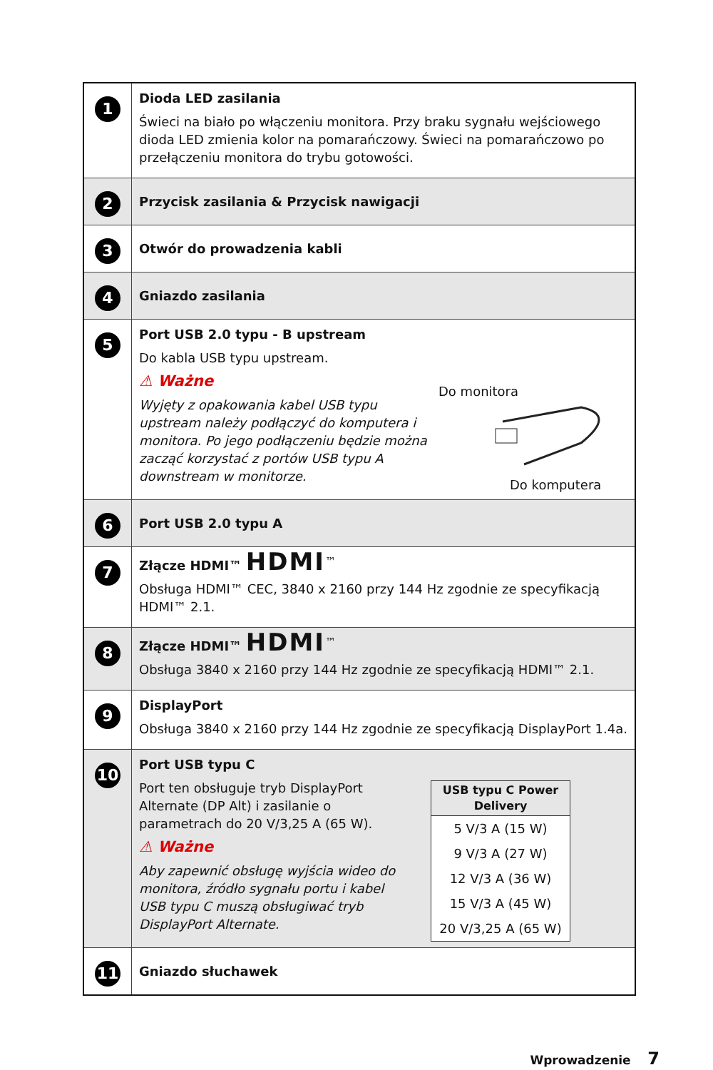| 1 | Dioda LED zasilania Świeci na biało po włączeniu monitora. Przy braku sygnału wejściowego dioda LED zmienia kolor na pomarańczowy. Świeci na pomarańczowo po przełączeniu monitora do trybu gotowości. |
| 2 | Przycisk zasilania & Przycisk nawigacji |
| 3 | Otwór do prowadzenia kabli |
| 4 | Gniazdo zasilania |
| 5 | Port USB 2.0 typu - B upstream Do kabla USB typu upstream. ⚠ Ważne Wyjęty z opakowania kabel USB typu upstream należy podłączyć do komputera i monitora. Po jego podłączeniu będzie można zacząć korzystać z portów USB typu A downstream w monitorze. Do monitora Do komputera |
| 6 | Port USB 2.0 typu A |
| 7 | Złącze HDMI™ HDMI<sup>™</sup> Obsługa HDMI™ CEC, 3840 x 2160 przy 144 Hz zgodnie ze specyfikacją HDMI™ 2.1. |
| 8 | Złącze HDMI™ HDMI<sup>™</sup> Obsługa 3840 x 2160 przy 144 Hz zgodnie ze specyfikacją HDMI™ 2.1. |
| 9 | DisplayPort Obsługa 3840 x 2160 przy 144 Hz zgodnie ze specyfikacją DisplayPort 1.4a. |
| 10 | Port USB typu C Port ten obsługuje tryb DisplayPort Alternate (DP Alt) i zasilanie o parametrach do 20 V/3,25 A (65 W). ⚠ Ważne Aby zapewnić obsługę wyjścia wideo do monitora, źródło sygnału portu i kabel USB typu C muszą obsługiwać tryb DisplayPort Alternate. / USB typu C Power Delivery / / --- / / 5 V/3 A (15 W) / / 9 V/3 A (27 W) / / 12 V/3 A (36 W) / / 15 V/3 A (45 W) / / 20 V/3,25 A (65 W) / |
| 11 | Gniazdo słuchawek |
Wprowadzenie 7